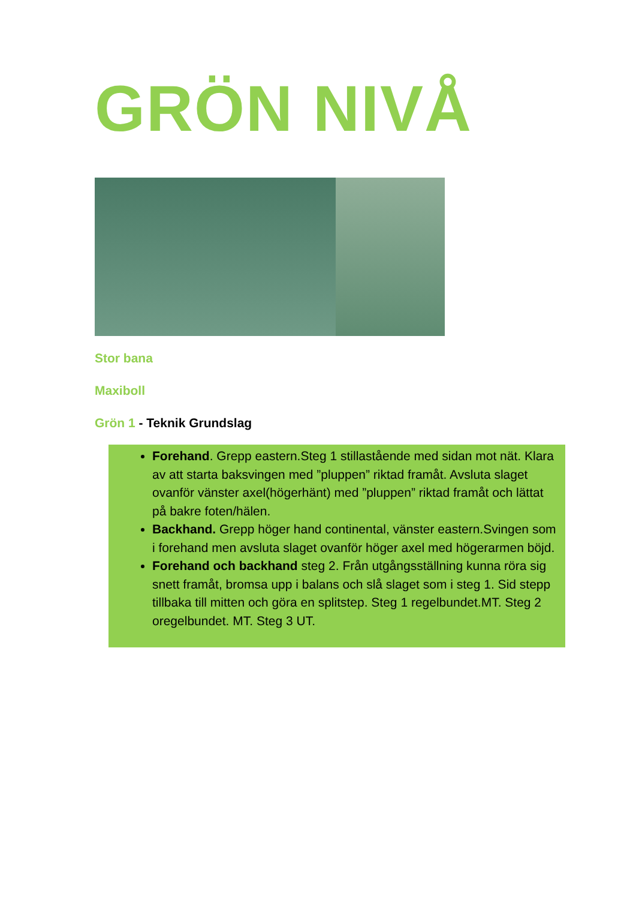GRÖN NIVÅ
Stor bana
Maxiboll
Grön 1 - Teknik Grundslag
Forehand. Grepp eastern.Steg 1 stillastående med sidan mot nät. Klara av att starta baksvingen med ”pluppen” riktad framåt. Avsluta slaget ovanför vänster axel(högerhänt) med ”pluppen” riktad framåt och lättat på bakre foten/hälen.
Backhand. Grepp höger hand continental, vänster eastern.Svingen som i forehand men avsluta slaget ovanför höger axel med högerarmen böjd.
Forehand och backhand steg 2. Från utgångsställning kunna röra sig snett framåt, bromsa upp i balans och slå slaget som i steg 1. Sid stepp tillbaka till mitten och göra en splitstep. Steg 1 regelbundet.MT. Steg 2 oregelbundet. MT. Steg 3 UT.